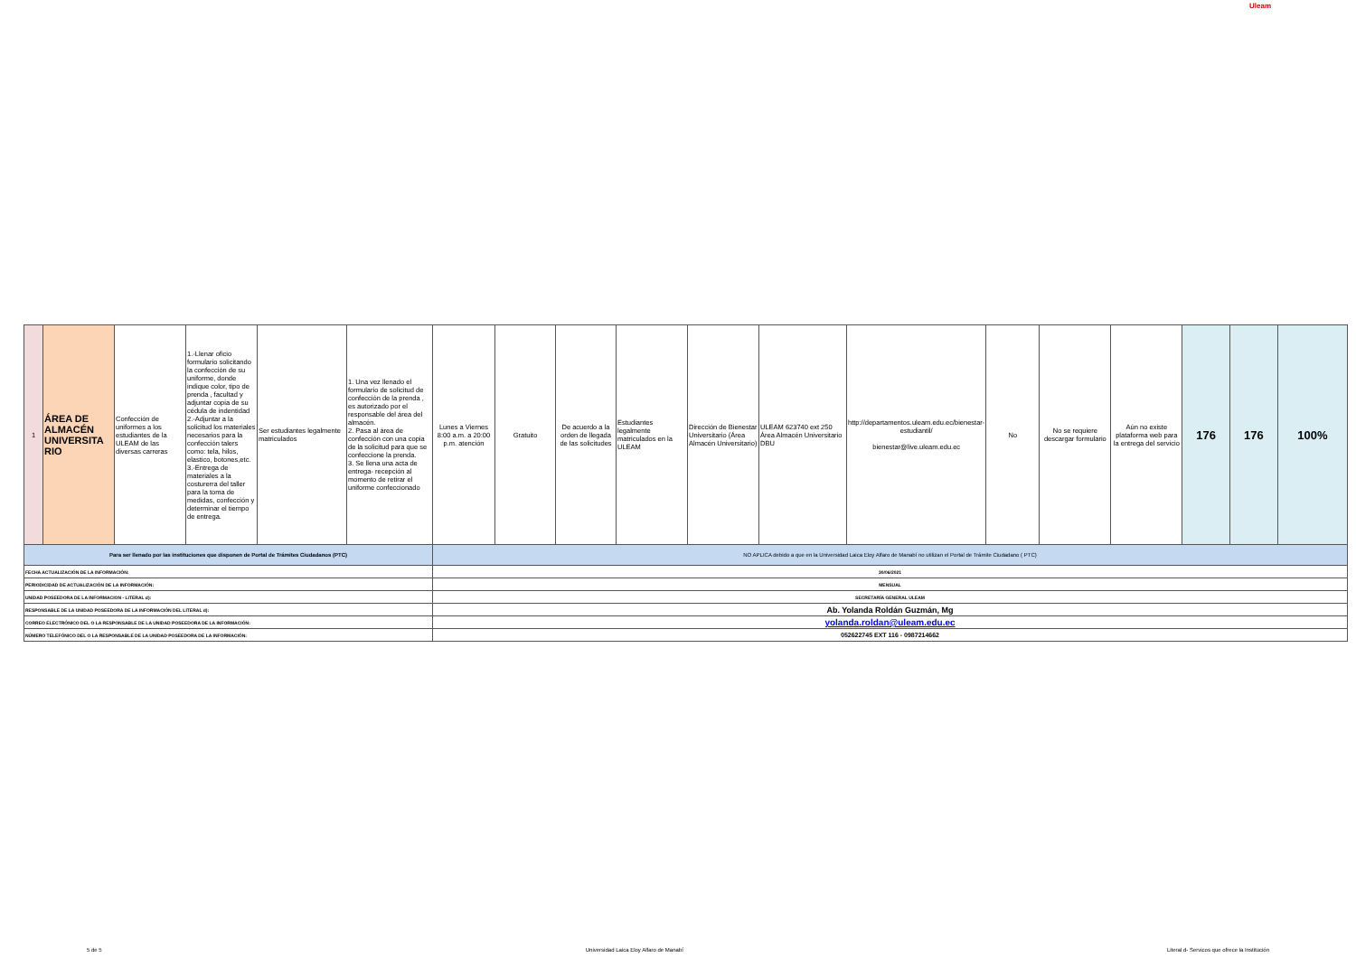Uleam
| 1 | ÁREA DE ALMACÉN UNIVERSITA RIO | Confección de uniformes a los estudiantes de la ULEAM de las diversas carreras | 1.-Llenar oficio formulario solicitando la confección de su uniforme, donde indique color, tipo de prenda , facultad y adjuntar copia de su cédula de indentidad 2.-Adjuntar a la solicitud los materiales necesarios para la confección talers como: tela, hilos, elastico, botones,etc. 3.-Entrega de materiales a la costurerra del taller para la toma de medidas, confección y determinar el tiempo de entrega. | Ser estudiantes legalmente matriculados | 1. Una vez llenado el formulario de solicitud de confección de la prenda , es autorizado por el responsable del área del almacén. 2. Pasa al área de confección con una copia de la solicitud para que se confeccione la prenda. 3. Se llena una acta de entrega- recepción al momento de retirar el uniforme confeccionado | Lunes a Viernes 8:00 a.m. a 20:00 p.m. atención | Gratuito | De acuerdo a la orden de llegada de las solicitudes | Estudiantes legalmente matriculados en la ULEAM | Dirección de Bienestar Universitario (Área Almacén Universitario) | ULEAM 623740 ext 250 Área Almacén Universitario DBU | http://departamentos.uleam.edu.ec/bienestar-estudiantil/ bienestar@live.uleam.edu.ec | No | No se requiere descargar formulario | Aún no existe plataforma web para la entrega del servicio | 176 | 176 | 100% |
| Para ser llenado por las instituciones que disponen de Portal de Trámites Ciudadanos (PTC) | | | | | | NO APLICA debido a que en la Universidad Laica Eloy Alfaro de Manabí no utilizan el Portal de Trámite Ciudadano ( PTC) | | | | | | | | | | | | |
| FECHA ACTUALIZACIÓN DE LA INFORMACIÓN: | | | | | | 30/06/2021 | | | | | | | | | | | | |
| PERIODICIDAD DE ACTUALIZACIÓN DE LA INFORMACIÓN: | | | | | | MENSUAL | | | | | | | | | | | | |
| UNIDAD POSEEDORA DE LA INFORMACION - LITERAL d): | | | | | | SECRETARÍA GENERAL ULEAM | | | | | | | | | | | | |
| RESPONSABLE DE LA UNIDAD POSEEDORA DE LA INFORMACIÓN DEL LITERAL d): | | | | | | Ab. Yolanda Roldán Guzmán, Mg | | | | | | | | | | | | |
| CORREO ELECTRÓNICO DEL O LA RESPONSABLE DE LA UNIDAD POSEEDORA DE LA INFORMACIÓN: | | | | | | yolanda.roldan@uleam.edu.ec | | | | | | | | | | | | |
| NÚMERO TELEFÓNICO DEL O LA RESPONSABLE DE LA UNIDAD POSEEDORA DE LA INFORMACIÓN: | | | | | | 052622745 EXT 116 - 0987214662 | | | | | | | | | | | | |
5 de 5 Universidad Laica Eloy Alfaro de Manabí Literal d- Servicos que ofrece la Institución